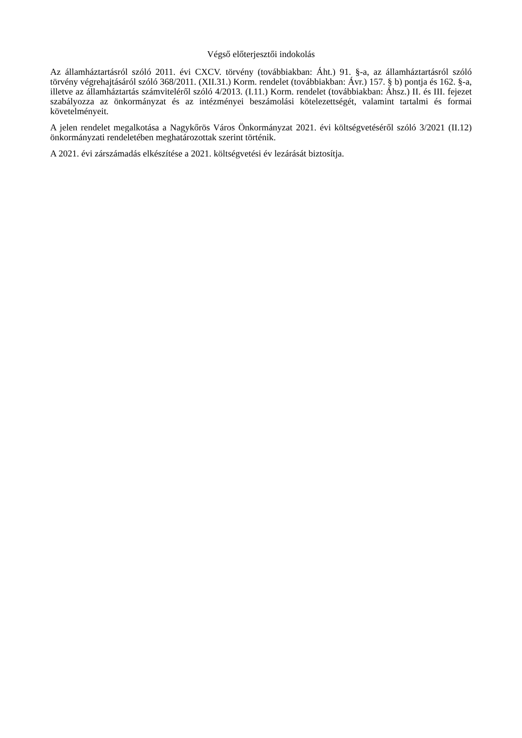Végső előterjesztői indokolás
Az államháztartásról szóló 2011. évi CXCV. törvény (továbbiakban: Áht.) 91. §-a, az államháztartásról szóló törvény végrehajtásáról szóló 368/2011. (XII.31.) Korm. rendelet (továbbiakban: Ávr.) 157. § b) pontja és 162. §-a, illetve az államháztartás számviteléről szóló 4/2013. (I.11.) Korm. rendelet (továbbiakban: Áhsz.) II. és III. fejezet szabályozza az önkormányzat és az intézményei beszámolási kötelezettségét, valamint tartalmi és formai követelményeit.
A jelen rendelet megalkotása a Nagykőrös Város Önkormányzat 2021. évi költségvetéséről szóló 3/2021 (II.12) önkormányzati rendeletében meghatározottak szerint történik.
A 2021. évi zárszámadás elkészítése a 2021. költségvetési év lezárását biztosítja.